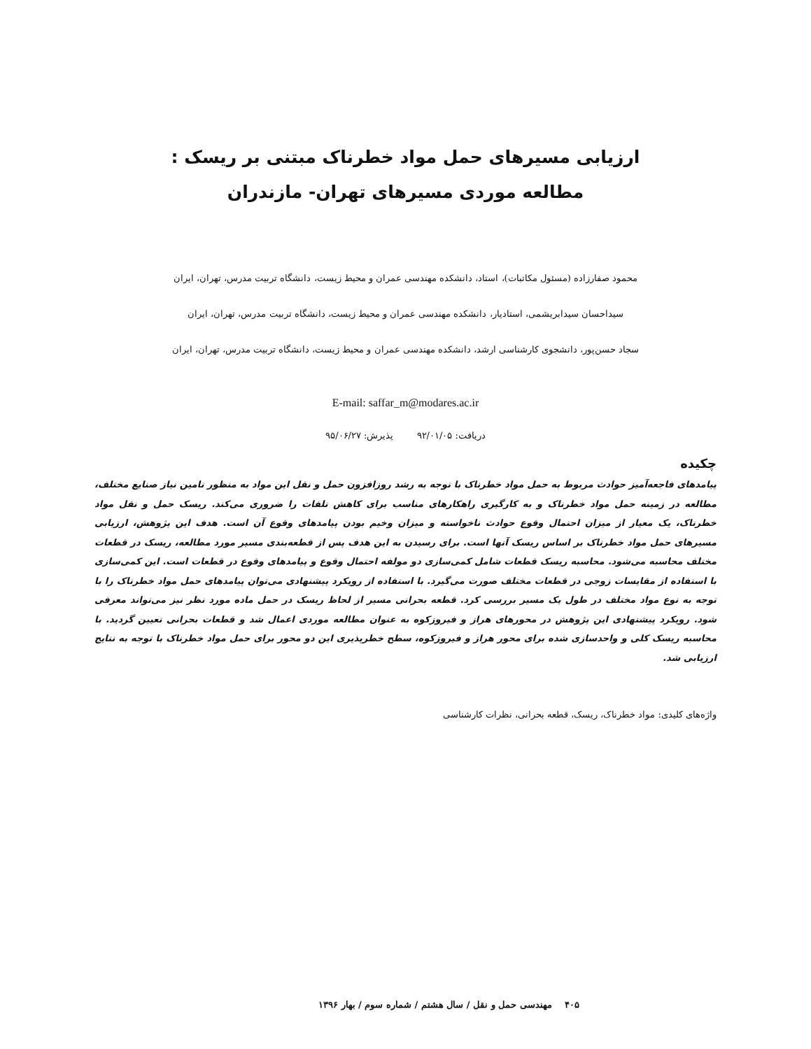ارزیابی مسیرهای حمل مواد خطرناک مبتنی بر ریسک :
مطالعه موردی مسیرهای تهران- مازندران
محمود صفارزاده (مسئول مکاتبات)، استاد، دانشکده مهندسی عمران و محیط زیست، دانشگاه تربیت مدرس، تهران، ایران
سیداحسان سیدابریشمی، استادیار، دانشکده مهندسی عمران و محیط زیست، دانشگاه تربیت مدرس، تهران، ایران
سجاد حسن‌پور، دانشجوی کارشناسی ارشد، دانشکده مهندسی عمران و محیط زیست، دانشگاه تربیت مدرس، تهران، ایران
E-mail: saffar_m@modares.ac.ir
دریافت: ۹۲/۰۱/۰۵ پذیرش: ۹۵/۰۶/۲۷
چکیده
پیامدهای فاجعه‌آمیز حوادث مربوط به حمل مواد خطرناک با توجه به رشد روزافزون حمل و نقل این مواد به منظور تامین نیاز صنایع مختلف، مطالعه در زمینه حمل مواد خطرناک و به کارگیری راهکارهای مناسب برای کاهش تلفات را ضروری می‌کند. ریسک حمل و نقل مواد خطرناک، یک معیار از میزان احتمال وقوع حوادث ناخواسته و میزان وخیم بودن پیامدهای وقوع آن است. هدف این پژوهش، ارزیابی مسیرهای حمل مواد خطرناک بر اساس ریسک آنها است. برای رسیدن به این هدف پس از قطعه‌بندی مسیر مورد مطالعه، ریسک در قطعات مختلف محاسبه می‌شود. محاسبه ریسک قطعات شامل کمی‌سازی دو مولفه احتمال وقوع و پیامدهای وقوع در قطعات است. این کمی‌سازی با استفاده از مقایسات زوجی در قطعات مختلف صورت می‌گیرد. با استفاده از رویکرد پیشنهادی می‌توان پیامدهای حمل مواد خطرناک را با توجه به نوع مواد مختلف در طول یک مسیر بررسی کرد. قطعه بحرانی مسیر از لحاظ ریسک در حمل ماده مورد نظر نیز می‌تواند معرفی شود. رویکرد پیشنهادی این پژوهش در محورهای هراز و فیروزکوه به عنوان مطالعه موردی اعمال شد و قطعات بحرانی تعیین گردید. با محاسبه ریسک کلی و واحدسازی شده برای محور هراز و فیروزکوه، سطح خطرپذیری این دو محور برای حمل مواد خطرناک با توجه به نتایج ارزیابی شد.
واژه‌های کلیدی: مواد خطرناک، ریسک، قطعه بحرانی، نظرات کارشناسی
۴۰۵ مهندسی حمل و نقل / سال هشتم / شماره سوم / بهار ۱۳۹۶